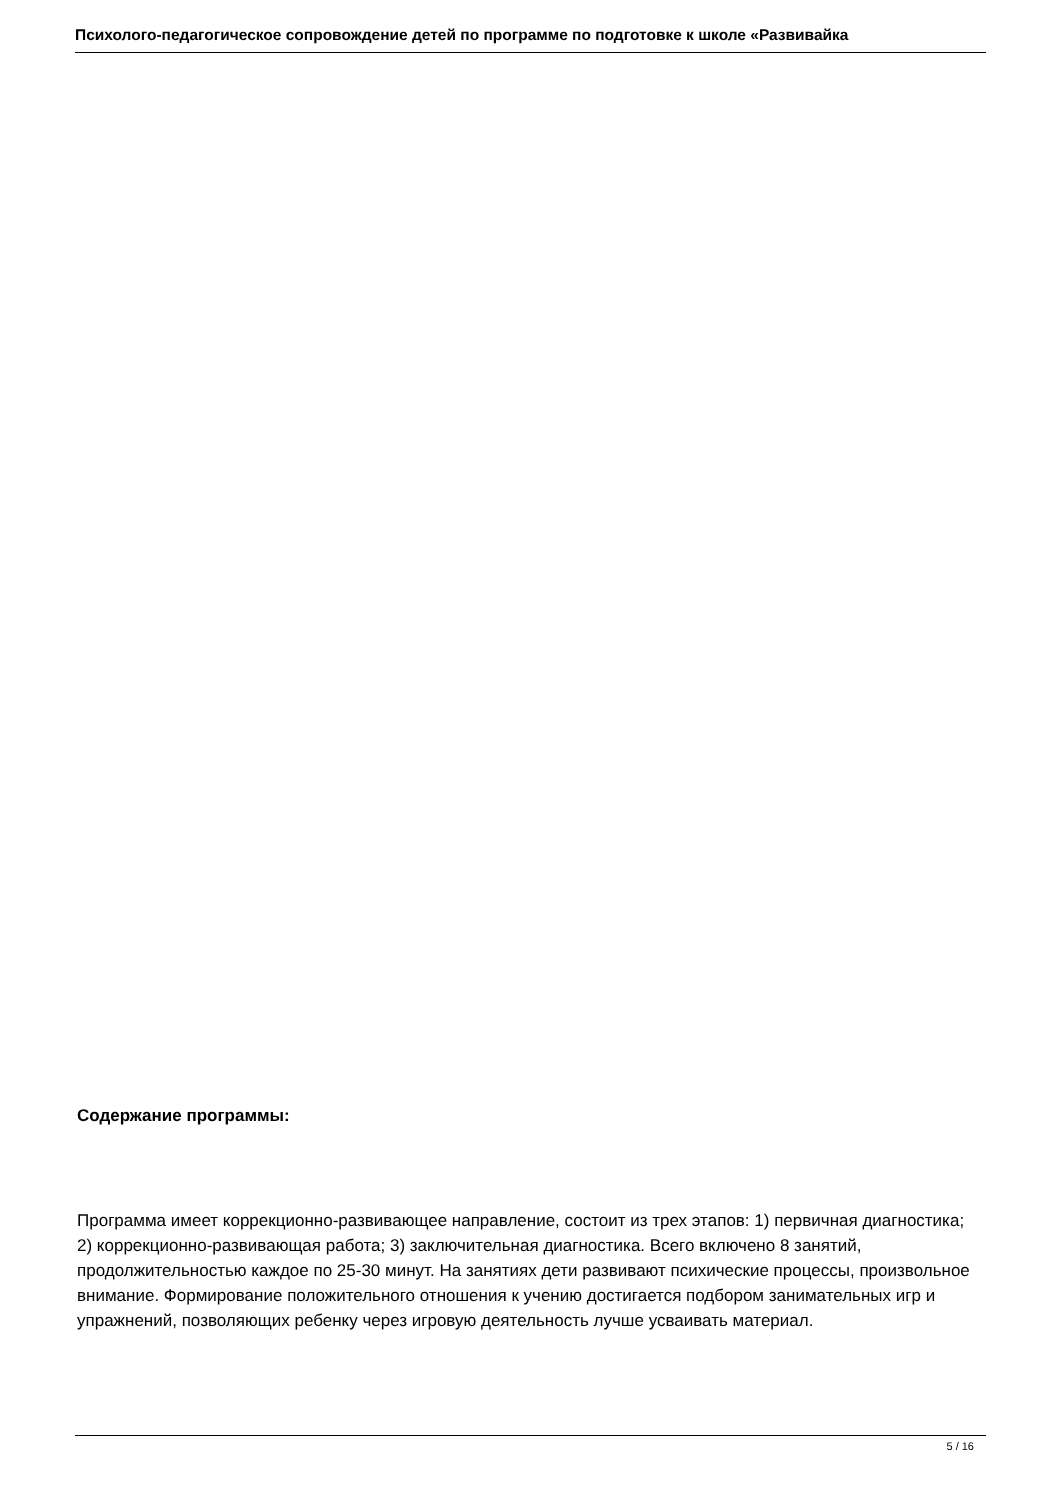Психолого-педагогическое сопровождение детей по программе по подготовке к школе «Развивайка
Содержание программы:
Программа имеет коррекционно-развивающее направление, состоит из трех этапов: 1) первичная диагностика; 2) коррекционно-развивающая работа; 3) заключительная диагностика. Всего включено 8 занятий, продолжительностью каждое по 25-30 минут. На занятиях дети развивают психические процессы, произвольное внимание. Формирование положительного отношения к учению достигается подбором занимательных игр и упражнений, позволяющих ребенку через игровую деятельность лучше усваивать материал.
5 / 16